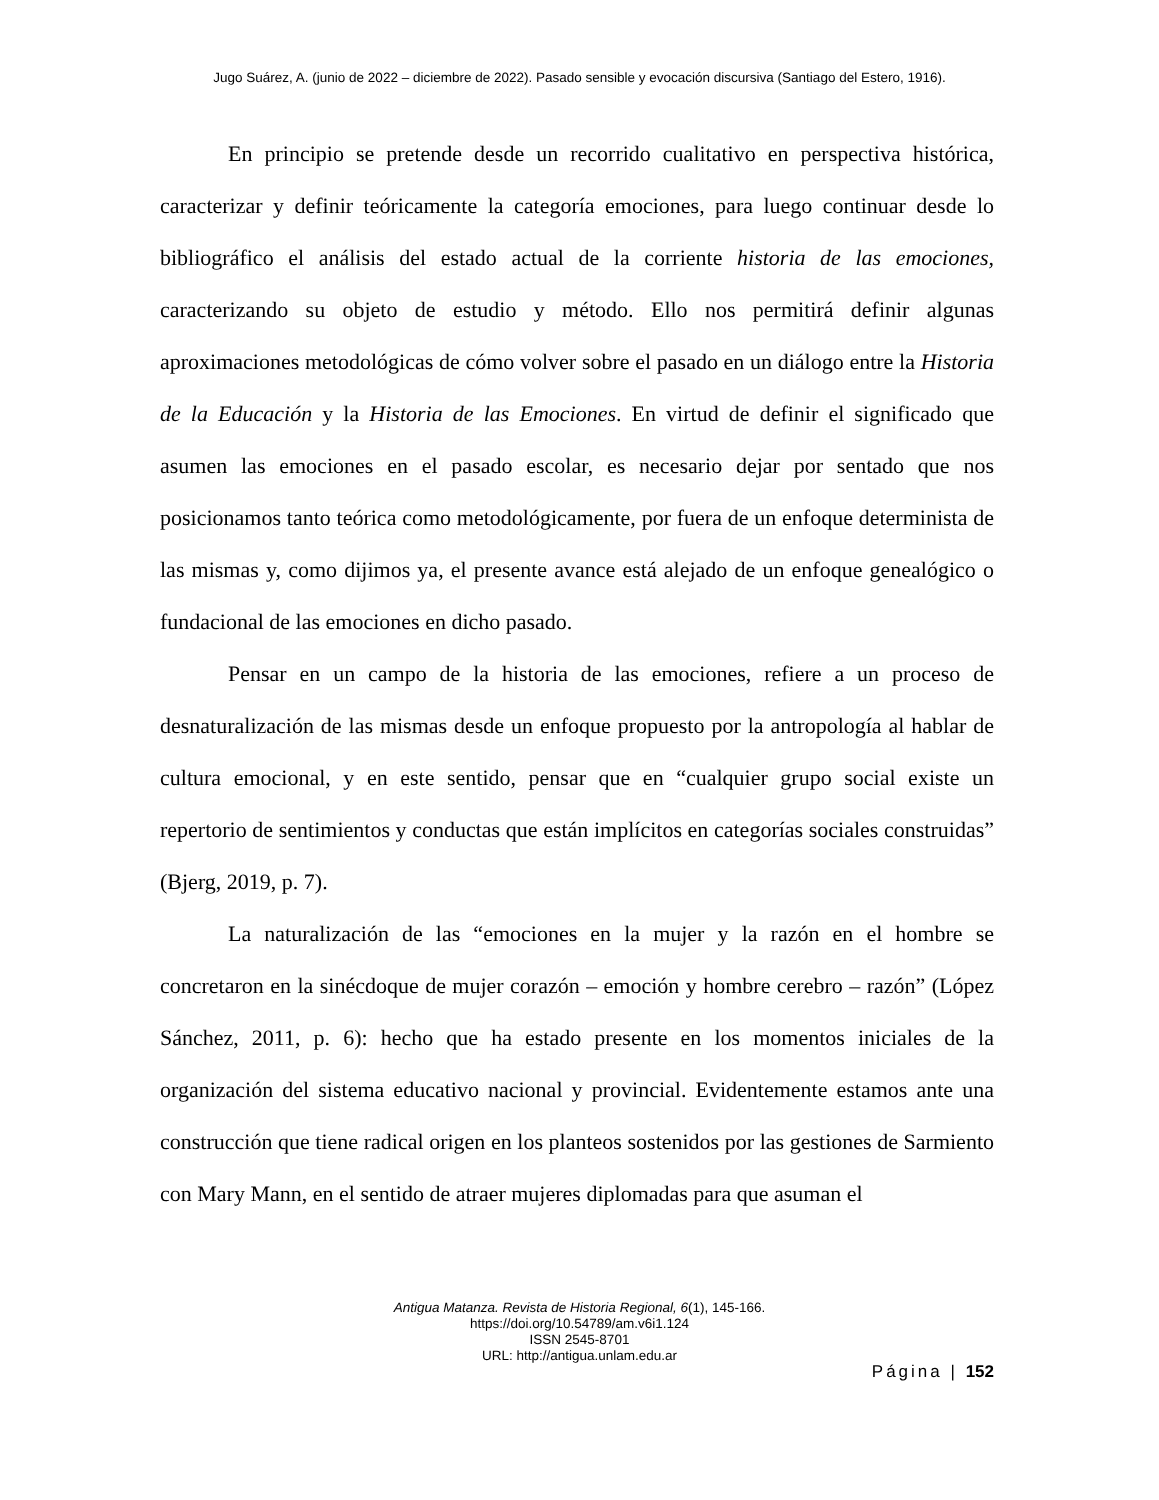Jugo Suárez, A. (junio de 2022 – diciembre de 2022). Pasado sensible y evocación discursiva (Santiago del Estero, 1916).
En principio se pretende desde un recorrido cualitativo en perspectiva histórica, caracterizar y definir teóricamente la categoría emociones, para luego continuar desde lo bibliográfico el análisis del estado actual de la corriente historia de las emociones, caracterizando su objeto de estudio y método. Ello nos permitirá definir algunas aproximaciones metodológicas de cómo volver sobre el pasado en un diálogo entre la Historia de la Educación y la Historia de las Emociones. En virtud de definir el significado que asumen las emociones en el pasado escolar, es necesario dejar por sentado que nos posicionamos tanto teórica como metodológicamente, por fuera de un enfoque determinista de las mismas y, como dijimos ya, el presente avance está alejado de un enfoque genealógico o fundacional de las emociones en dicho pasado.
Pensar en un campo de la historia de las emociones, refiere a un proceso de desnaturalización de las mismas desde un enfoque propuesto por la antropología al hablar de cultura emocional, y en este sentido, pensar que en “cualquier grupo social existe un repertorio de sentimientos y conductas que están implícitos en categorías sociales construidas” (Bjerg, 2019, p. 7).
La naturalización de las “emociones en la mujer y la razón en el hombre se concretaron en la sinécdoque de mujer corazón – emoción y hombre cerebro – razón” (López Sánchez, 2011, p. 6): hecho que ha estado presente en los momentos iniciales de la organización del sistema educativo nacional y provincial. Evidentemente estamos ante una construcción que tiene radical origen en los planteos sostenidos por las gestiones de Sarmiento con Mary Mann, en el sentido de atraer mujeres diplomadas para que asuman el
Antigua Matanza. Revista de Historia Regional, 6(1), 145-166.
https://doi.org/10.54789/am.v6i1.124
ISSN 2545-8701
URL: http://antigua.unlam.edu.ar
Página | 152